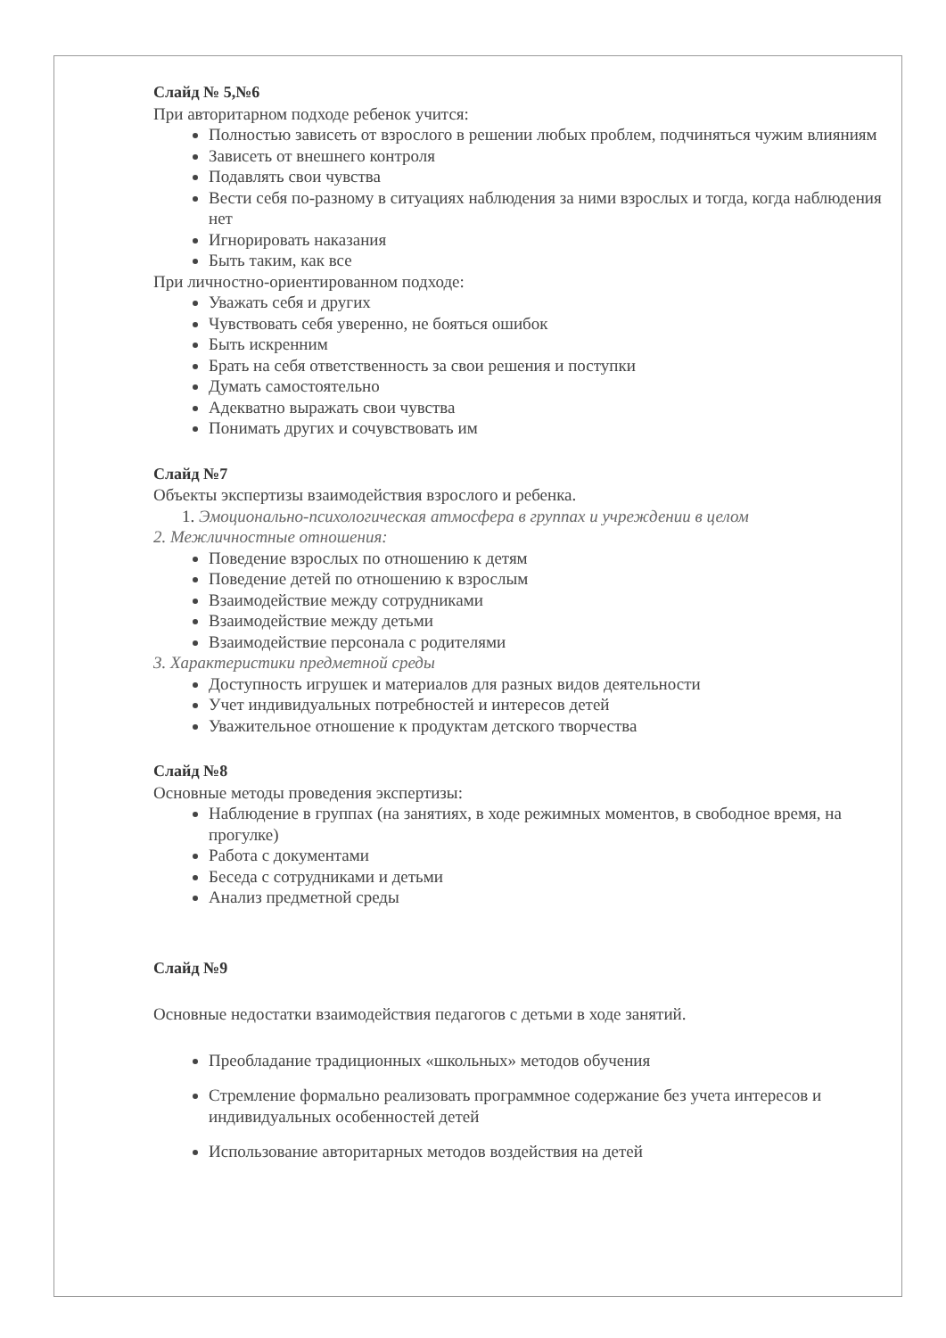Слайд № 5,№6
При авторитарном подходе ребенок учится:
Полностью зависеть от взрослого в решении любых проблем, подчиняться чужим влияниям
Зависеть от внешнего контроля
Подавлять свои чувства
Вести себя по-разному в ситуациях наблюдения за ними взрослых и тогда, когда наблюдения нет
Игнорировать наказания
Быть таким, как все
При личностно-ориентированном подходе:
Уважать себя и других
Чувствовать себя уверенно, не бояться ошибок
Быть искренним
Брать на себя ответственность за свои решения и поступки
Думать самостоятельно
Адекватно выражать свои чувства
Понимать других и сочувствовать им
Слайд №7
Объекты экспертизы взаимодействия взрослого и ребенка.
1. Эмоционально-психологическая атмосфера в группах и учреждении в целом
2. Межличностные отношения:
Поведение взрослых по отношению к детям
Поведение детей по отношению к взрослым
Взаимодействие между сотрудниками
Взаимодействие между детьми
Взаимодействие персонала с родителями
3. Характеристики предметной среды
Доступность игрушек и материалов для разных видов деятельности
Учет индивидуальных потребностей и интересов детей
Уважительное отношение к продуктам детского творчества
Слайд №8
Основные методы проведения экспертизы:
Наблюдение в группах (на занятиях, в ходе режимных моментов, в свободное время, на прогулке)
Работа с документами
Беседа с сотрудниками и детьми
Анализ предметной среды
Слайд №9
Основные недостатки взаимодействия педагогов с детьми в ходе занятий.
Преобладание традиционных «школьных» методов обучения
Стремление формально реализовать программное содержание без учета интересов и индивидуальных особенностей детей
Использование авторитарных методов воздействия на детей